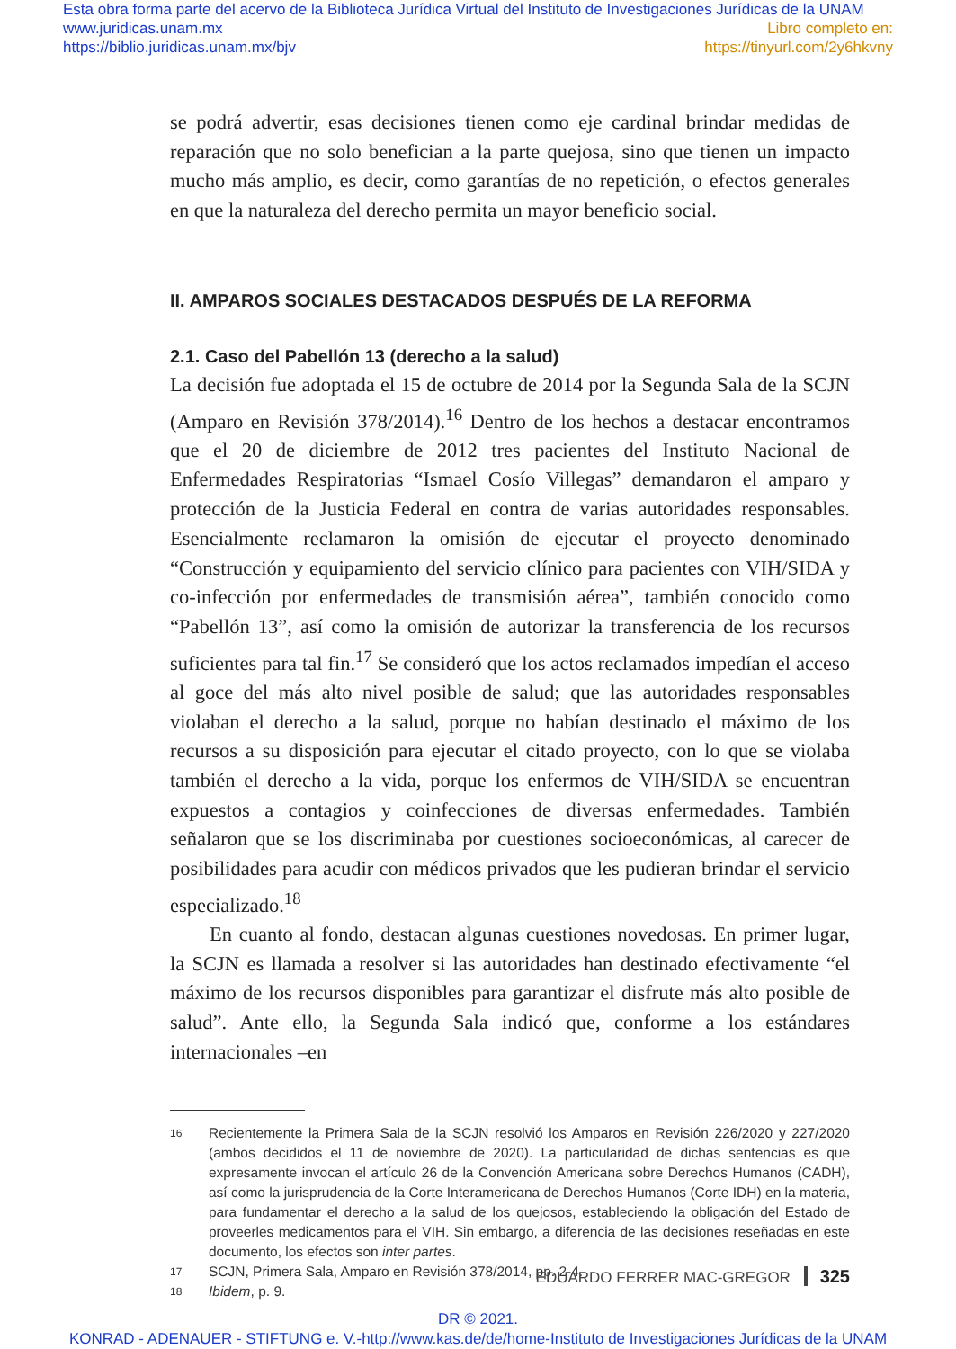Esta obra forma parte del acervo de la Biblioteca Jurídica Virtual del Instituto de Investigaciones Jurídicas de la UNAM
www.juridicas.unam.mx
https://biblio.juridicas.unam.mx/bjv
Libro completo en:
https://tinyurl.com/2y6hkvny
se podrá advertir, esas decisiones tienen como eje cardinal brindar medidas de reparación que no solo benefician a la parte quejosa, sino que tienen un impacto mucho más amplio, es decir, como garantías de no repetición, o efectos generales en que la naturaleza del derecho permita un mayor beneficio social.
II. AMPAROS SOCIALES DESTACADOS DESPUÉS DE LA REFORMA
2.1. Caso del Pabellón 13 (derecho a la salud)
La decisión fue adoptada el 15 de octubre de 2014 por la Segunda Sala de la SCJN (Amparo en Revisión 378/2014).<sup>16</sup> Dentro de los hechos a destacar encontramos que el 20 de diciembre de 2012 tres pacientes del Instituto Nacional de Enfermedades Respiratorias “Ismael Cosío Villegas” demandaron el amparo y protección de la Justicia Federal en contra de varias autoridades responsables. Esencialmente reclamaron la omisión de ejecutar el proyecto denominado “Construcción y equipamiento del servicio clínico para pacientes con VIH/SIDA y co-infección por enfermedades de transmisión aérea”, también conocido como “Pabellón 13”, así como la omisión de autorizar la transferencia de los recursos suficientes para tal fin.<sup>17</sup> Se consideró que los actos reclamados impedían el acceso al goce del más alto nivel posible de salud; que las autoridades responsables violaban el derecho a la salud, porque no habían destinado el máximo de los recursos a su disposición para ejecutar el citado proyecto, con lo que se violaba también el derecho a la vida, porque los enfermos de VIH/SIDA se encuentran expuestos a contagios y coinfecciones de diversas enfermedades. También señalaron que se los discriminaba por cuestiones socioeconómicas, al carecer de posibilidades para acudir con médicos privados que les pudieran brindar el servicio especializado.<sup>18</sup>
En cuanto al fondo, destacan algunas cuestiones novedosas. En primer lugar, la SCJN es llamada a resolver si las autoridades han destinado efectivamente “el máximo de los recursos disponibles para garantizar el disfrute más alto posible de salud”. Ante ello, la Segunda Sala indicó que, conforme a los estándares internacionales –en
16 Recientemente la Primera Sala de la SCJN resolvió los Amparos en Revisión 226/2020 y 227/2020 (ambos decididos el 11 de noviembre de 2020). La particularidad de dichas sentencias es que expresamente invocan el artículo 26 de la Convención Americana sobre Derechos Humanos (CADH), así como la jurisprudencia de la Corte Interamericana de Derechos Humanos (Corte IDH) en la materia, para fundamentar el derecho a la salud de los quejosos, estableciendo la obligación del Estado de proveerles medicamentos para el VIH. Sin embargo, a diferencia de las decisiones reseñadas en este documento, los efectos son inter partes.
17 SCJN, Primera Sala, Amparo en Revisión 378/2014, pp. 2-4.
18 Ibidem, p. 9.
EDUARDO FERRER MAC-GREGOR 325
DR © 2021.
KONRAD - ADENAUER - STIFTUNG e. V.-http://www.kas.de/de/home-Instituto de Investigaciones Jurídicas de la UNAM